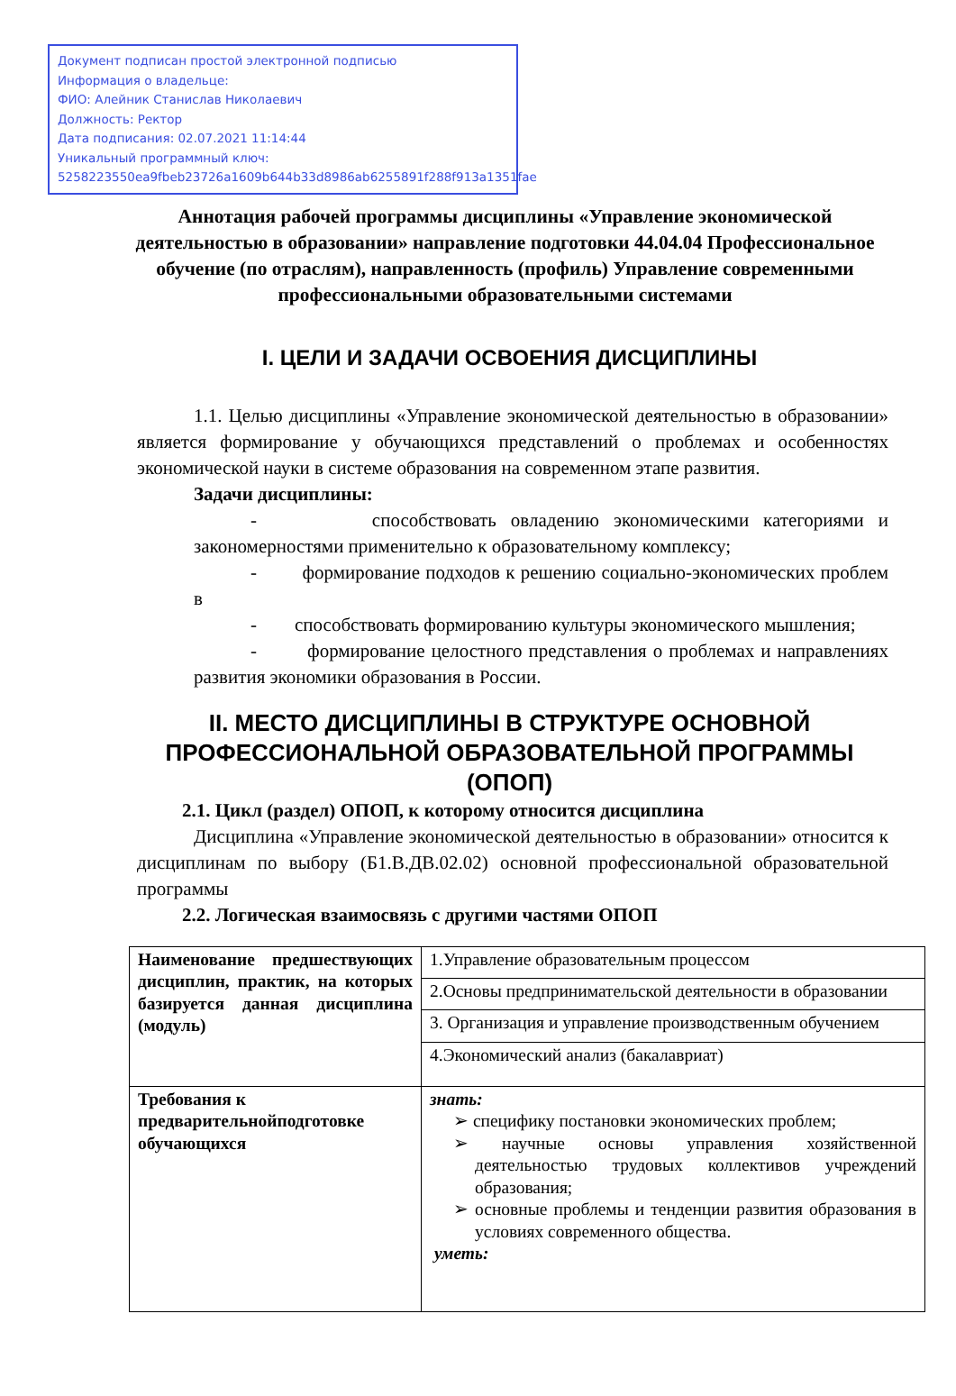Документ подписан простой электронной подписью
Информация о владельце:
ФИО: Алейник Станислав Николаевич
Должность: Ректор
Дата подписания: 02.07.2021 11:14:44
Уникальный программный ключ:
5258223550ea9fbeb23726a1609b644b33d8986ab6255891f288f913a1351fae
Аннотация рабочей программы дисциплины «Управление экономической деятельностью в образовании» направление подготовки 44.04.04 Профессиональное обучение (по отраслям), направленность (профиль) Управление современными профессиональными образовательными системами
I. ЦЕЛИ И ЗАДАЧИ ОСВОЕНИЯ ДИСЦИПЛИНЫ
1.1. Целью дисциплины «Управление экономической деятельностью в образовании» является формирование у обучающихся представлений о проблемах и особенностях экономической науки в системе образования на современном этапе развития.
Задачи дисциплины:
- способствовать овладению экономическими категориями и закономерностями применительно к образовательному комплексу;
- формирование подходов к решению социально-экономических проблем в
- способствовать формированию культуры экономического мышления;
- формирование целостного представления о проблемах и направлениях развития экономики образования в России.
II. МЕСТО ДИСЦИПЛИНЫ В СТРУКТУРЕ ОСНОВНОЙ ПРОФЕССИОНАЛЬНОЙ ОБРАЗОВАТЕЛЬНОЙ ПРОГРАММЫ (ОПОП)
2.1. Цикл (раздел) ОПОП, к которому относится дисциплина
Дисциплина «Управление экономической деятельностью в образовании» относится к дисциплинам по выбору (Б1.В.ДВ.02.02) основной профессиональной образовательной программы
2.2. Логическая взаимосвязь с другими частями ОПОП
| Наименование предшествующих дисциплин, практик, на которых базируется данная дисциплина (модуль) | 1.Управление образовательным процессом |
| | 2.Основы предпринимательской деятельности в образовании |
| | 3. Организация и управление производственным обучением |
| | 4.Экономический анализ (бакалавриат) |
| Требования к предварительнойподготовке обучающихся | знать: ➢ специфику постановки экономических проблем; ➢ научные основы управления хозяйственной деятельностью трудовых коллективов учреждений образования; ➢ основные проблемы и тенденции развития образования в условиях современного общества. уметь: |